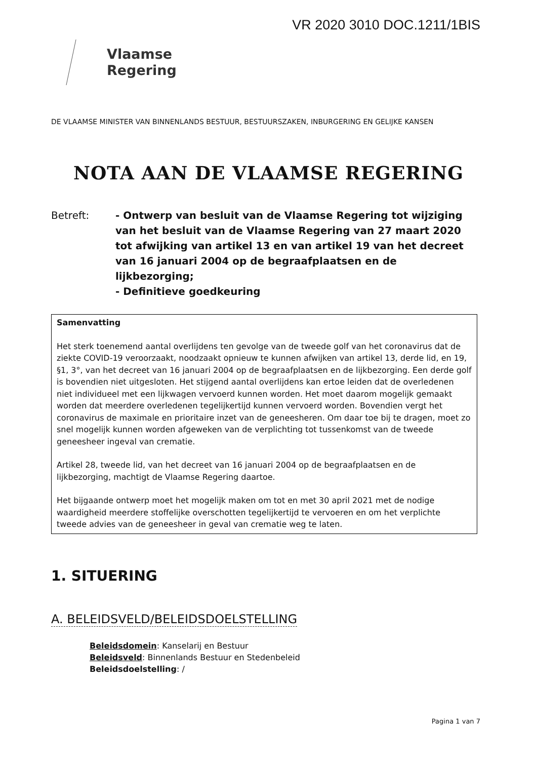VR 2020 3010 DOC.1211/1BIS
Vlaamse
Regering
DE VLAAMSE MINISTER VAN BINNENLANDS BESTUUR, BESTUURSZAKEN, INBURGERING EN GELIJKE KANSEN
NOTA AAN DE VLAAMSE REGERING
Betreft: - Ontwerp van besluit van de Vlaamse Regering tot wijziging van het besluit van de Vlaamse Regering van 27 maart 2020 tot afwijking van artikel 13 en van artikel 19 van het decreet van 16 januari 2004 op de begraafplaatsen en de lijkbezorging;
- Definitieve goedkeuring
Samenvatting
Het sterk toenemend aantal overlijdens ten gevolge van de tweede golf van het coronavirus dat de ziekte COVID-19 veroorzaakt, noodzaakt opnieuw te kunnen afwijken van artikel 13, derde lid, en 19, §1, 3°, van het decreet van 16 januari 2004 op de begraafplaatsen en de lijkbezorging. Een derde golf is bovendien niet uitgesloten. Het stijgend aantal overlijdens kan ertoe leiden dat de overledenen niet individueel met een lijkwagen vervoerd kunnen worden. Het moet daarom mogelijk gemaakt worden dat meerdere overledenen tegelijkertijd kunnen vervoerd worden. Bovendien vergt het coronavirus de maximale en prioritaire inzet van de geneesheren. Om daar toe bij te dragen, moet zo snel mogelijk kunnen worden afgeweken van de verplichting tot tussenkomst van de tweede geneesheer ingeval van crematie.
Artikel 28, tweede lid, van het decreet van 16 januari 2004 op de begraafplaatsen en de lijkbezorging, machtigt de Vlaamse Regering daartoe.
Het bijgaande ontwerp moet het mogelijk maken om tot en met 30 april 2021 met de nodige waardigheid meerdere stoffelijke overschotten tegelijkertijd te vervoeren en om het verplichte tweede advies van de geneesheer in geval van crematie weg te laten.
1. SITUERING
A. BELEIDSVELD/BELEIDSDOELSTELLING
Beleidsdomein: Kanselarij en Bestuur
Beleidsveld: Binnenlands Bestuur en Stedenbeleid
Beleidsdoelstelling: /
Pagina 1 van 7